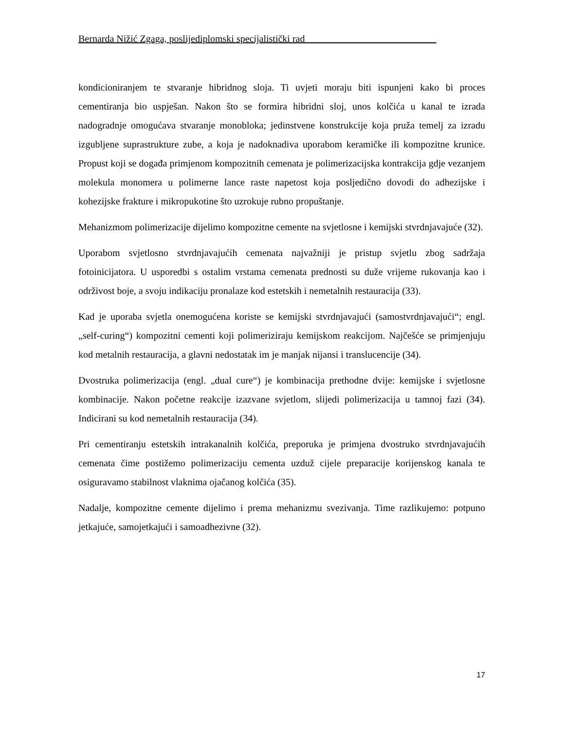Bernarda Nižić Zgaga, poslijediplomski specijalistički rad___________________________
kondicioniranjem te stvaranje hibridnog sloja. Ti uvjeti moraju biti ispunjeni kako bi proces cementiranja bio uspješan. Nakon što se formira hibridni sloj, unos kolčića u kanal te izrada nadogradnje omogućava stvaranje monobloka; jedinstvene konstrukcije koja pruža temelj za izradu izgubljene suprastrukture zube, a koja je nadoknadiva uporabom keramičke ili kompozitne krunice. Propust koji se događa primjenom kompozitnih cemenata je polimerizacijska kontrakcija gdje vezanjem molekula monomera u polimerne lance raste napetost koja posljedično dovodi do adhezijske i kohezijske frakture i mikropukotine što uzrokuje rubno propuštanje.
Mehanizmom polimerizacije dijelimo kompozitne cemente na svjetlosne i kemijski stvrdnjavajuće (32).
Uporabom svjetlosno stvrdnjavajućih cemenata najvažniji je pristup svjetlu zbog sadržaja fotoinicijatora. U usporedbi s ostalim vrstama cemenata prednosti su duže vrijeme rukovanja kao i održivost boje, a svoju indikaciju pronalaze kod estetskih i nemetalnih restauracija (33).
Kad je uporaba svjetla onemogućena koriste se kemijski stvrdnjavajući (samostvrdnjavajući“; engl. „self-curing“) kompozitni cementi koji polimeriziraju kemijskom reakcijom. Najčešće se primjenjuju kod metalnih restauracija, a glavni nedostatak im je manjak nijansi i translucencije (34).
Dvostruka polimerizacija (engl. „dual cure“) je kombinacija prethodne dvije: kemijske i svjetlosne kombinacije. Nakon početne reakcije izazvane svjetlom, slijedi polimerizacija u tamnoj fazi (34). Indicirani su kod nemetalnih restauracija (34).
Pri cementiranju estetskih intrakanalnih kolčića, preporuka je primjena dvostruko stvrdnjavajućih cemenata čime postižemo polimerizaciju cementa uzduž cijele preparacije korijenskog kanala te osiguravamo stabilnost vlaknima ojačanog kolčića (35).
Nadalje, kompozitne cemente dijelimo i prema mehanizmu svezivanja. Time razlikujemo: potpuno jetkajuće, samojetkajući i samoadhezivne (32).
17